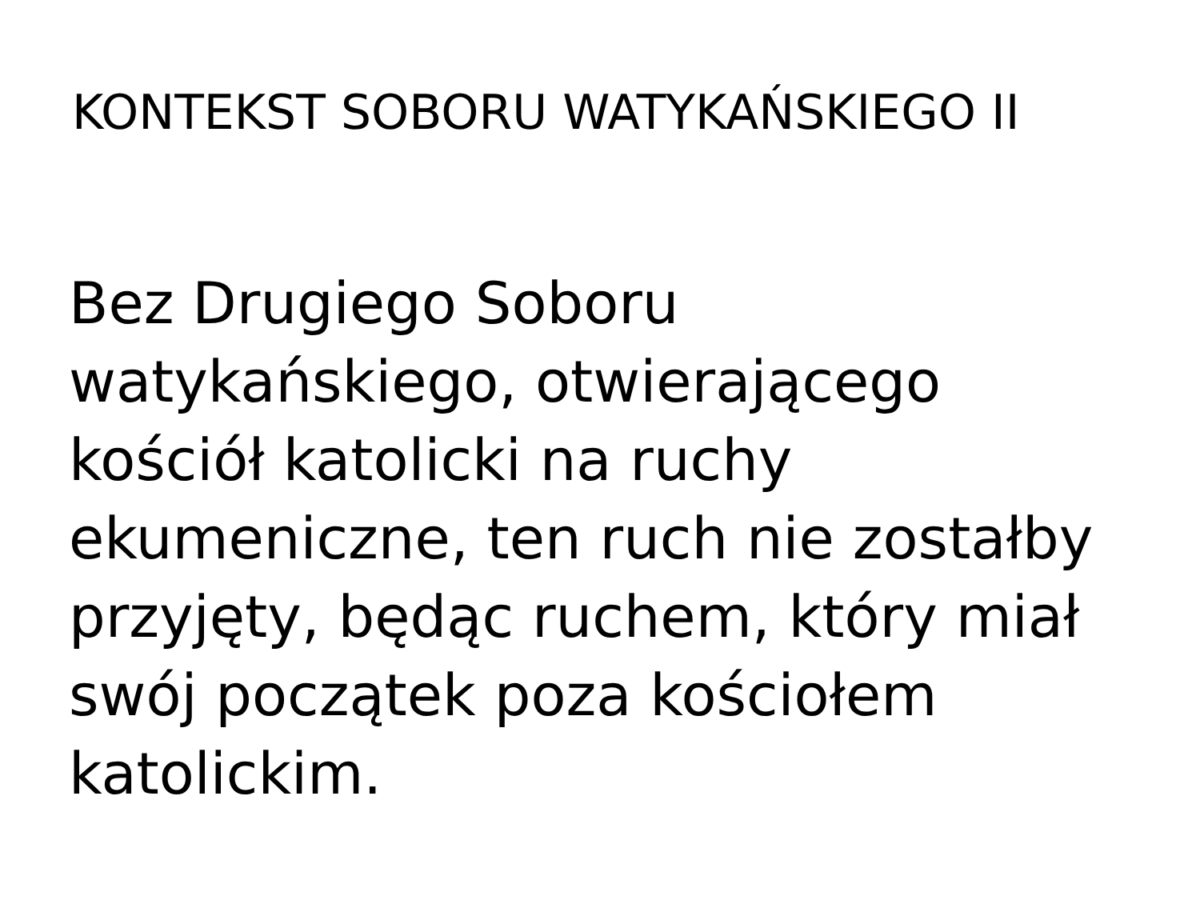KONTEKST SOBORU WATYKAŃSKIEGO II
Bez Drugiego Soboru
watykańskiego, otwierającego
kościół katolicki na ruchy
ekumeniczne, ten ruch nie zostałby
przyjęty, będąc ruchem, który miał
swój początek poza kościołem
katolickim.